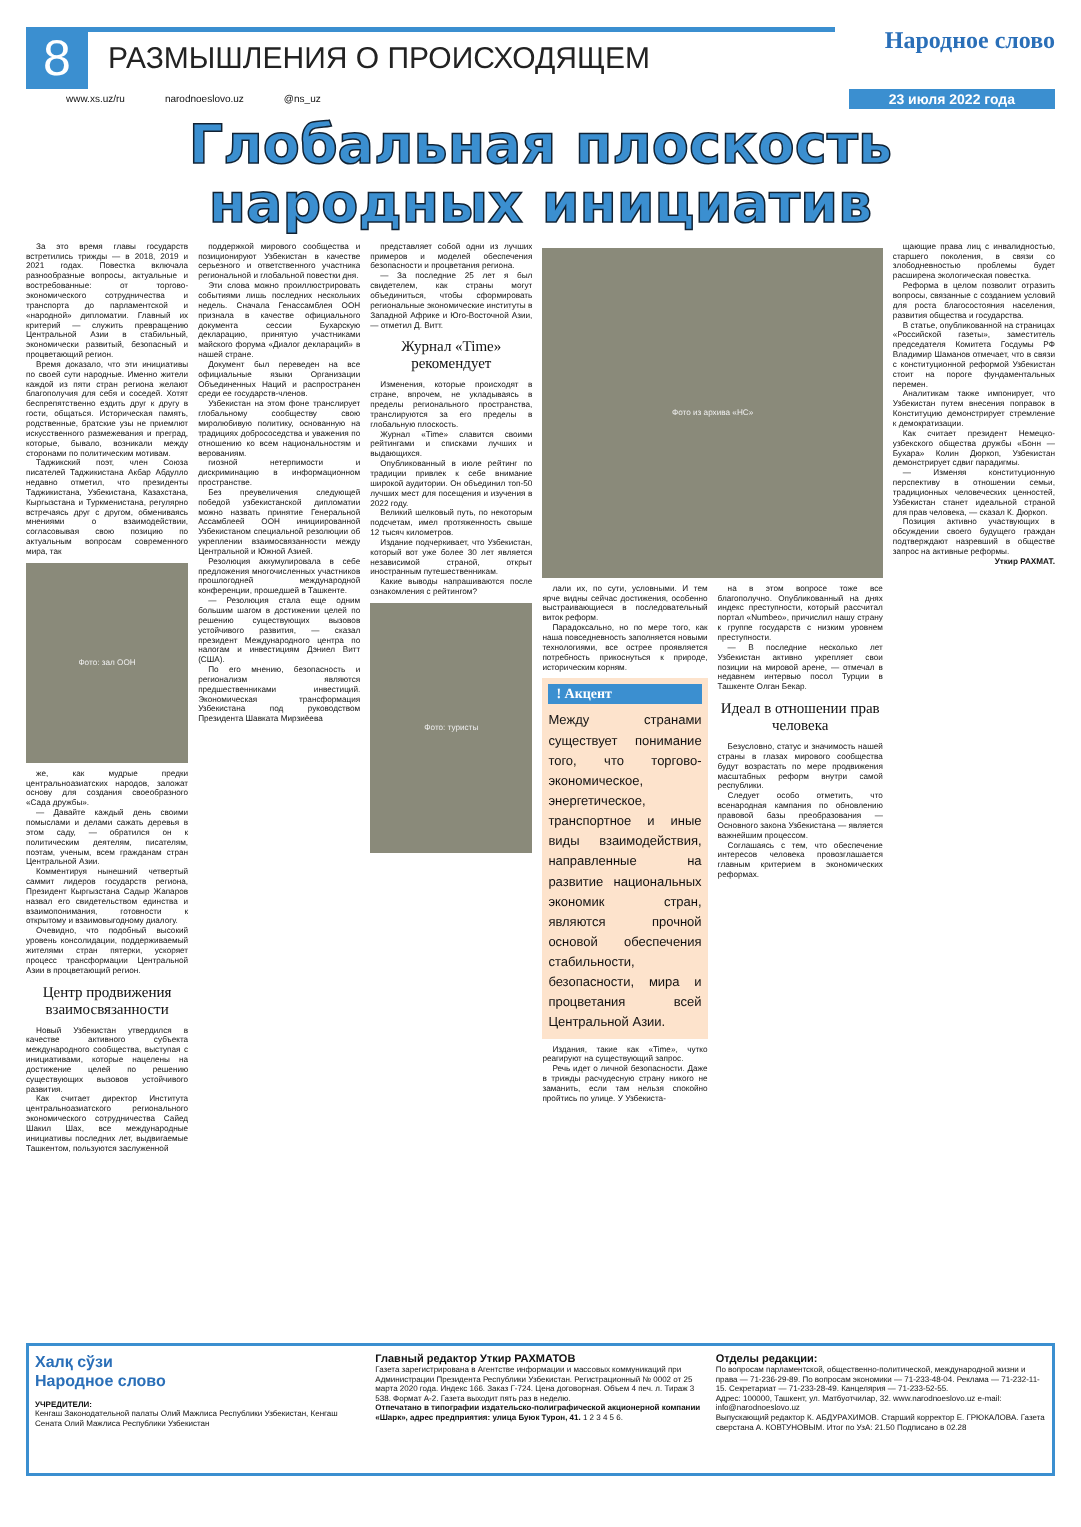8
РАЗМЫШЛЕНИЯ О ПРОИСХОДЯЩЕМ
Народное слово
www.xs.uz/ru narodnoeslovo.uz @ns_uz
23 июля 2022 года
Глобальная плоскость народных инициатив
За это время главы государств встретились трижды — в 2018, 2019 и 2021 годах. Повестка включала разнообразные вопросы, актуальные и востребованные: от торгово-экономического сотрудничества и транспорта до парламентской и «народной» дипломатии. Главный их критерий — служить превращению Центральной Азии в стабильный, экономически развитый, безопасный и процветающий регион.
Время доказало, что эти инициативы по своей сути народные. Именно жители каждой из пяти стран региона желают благополучия для себя и соседей. Хотят беспрепятственно ездить друг к другу в гости, общаться. Историческая память, родственные, братские узы не приемлют искусственного размежевания и преград, которые, бывало, возникали между сторонами по политическим мотивам.
Таджикский поэт, член Союза писателей Таджикистана Акбар Абдулло недавно отметил, что президенты Таджикистана, Узбекистана, Казахстана, Кыргызстана и Туркменистана, регулярно встречаясь друг с другом, обмениваясь мнениями о взаимодействии, согласовывая свою позицию по актуальным вопросам современного мира, так
Фото: зал ООН
же, как мудрые предки центральноазиатских народов, заложат основу для создания своеобразного «Сада дружбы».
— Давайте каждый день своими помыслами и делами сажать деревья в этом саду, — обратился он к политическим деятелям, писателям, поэтам, ученым, всем гражданам стран Центральной Азии.
Комментируя нынешний четвертый саммит лидеров государств региона, Президент Кыргызстана Садыр Жапаров назвал его свидетельством единства и взаимопонимания, готовности к открытому и взаимовыгодному диалогу.
Очевидно, что подобный высокий уровень консолидации, поддерживаемый жителями стран пятерки, ускоряет процесс трансформации Центральной Азии в процветающий регион.
Центр продвижения взаимосвязанности
Новый Узбекистан утвердился в качестве активного субъекта международного сообщества, выступая с инициативами, которые нацелены на достижение целей по решению существующих вызовов устойчивого развития.
Как считает директор Института центральноазиатского регионального экономического сотрудничества Сайед Шакил Шах, все международные инициативы последних лет, выдвигаемые Ташкентом, пользуются заслуженной
поддержкой мирового сообщества и позиционируют Узбекистан в качестве серьезного и ответственного участника региональной и глобальной повестки дня.
Эти слова можно проиллюстрировать событиями лишь последних нескольких недель. Сначала Генассамблея ООН признала в качестве официального документа сессии Бухарскую декларацию, принятую участниками майского форума «Диалог деклараций» в нашей стране.
Документ был переведен на все официальные языки Организации Объединенных Наций и распространен среди ее государств-членов.
Узбекистан на этом фоне транслирует глобальному сообществу свою миролюбивую политику, основанную на традициях добрососедства и уважения по отношению ко всем национальностям и верованиям.
гиозной нетерпимости и дискриминацию в информационном пространстве.
Без преувеличения следующей победой узбекистанской дипломатии можно назвать принятие Генеральной Ассамблеей ООН инициированной Узбекистаном специальной резолюции об укреплении взаимосвязанности между Центральной и Южной Азией.
Резолюция аккумулировала в себе предложения многочисленных участников прошлогодней международной конференции, прошедшей в Ташкенте.
— Резолюция стала еще одним большим шагом в достижении целей по решению существующих вызовов устойчивого развития, — сказал президент Международного центра по налогам и инвестициям Дэниел Витт (США).
По его мнению, безопасность и регионализм являются предшественниками инвестиций. Экономическая трансформация Узбекистана под руководством Президента Шавката Мирзиёева
представляет собой одни из лучших примеров и моделей обеспечения безопасности и процветания региона.
— За последние 25 лет я был свидетелем, как страны могут объединиться, чтобы сформировать региональные экономические институты в Западной Африке и Юго-Восточной Азии, — отметил Д. Витт.
Журнал «Time» рекомендует
Изменения, которые происходят в стране, впрочем, не укладываясь в пределы регионального пространства, транслируются за его пределы в глобальную плоскость.
Журнал «Time» славится своими рейтингами и списками лучших и выдающихся.
Опубликованный в июле рейтинг по традиции привлек к себе внимание широкой аудитории. Он объединил топ-50 лучших мест для посещения и изучения в 2022 году.
Великий шелковый путь, по некоторым подсчетам, имел протяженность свыше 12 тысяч километров.
Издание подчеркивает, что Узбекистан, который вот уже более 30 лет является независимой страной, открыт иностранным путешественникам.
Какие выводы напрашиваются после ознакомления с рейтингом?
Фото: туристы
Фото из архива «НС»
лали их, по сути, условными. И тем ярче видны сейчас достижения, особенно выстраивающиеся в последовательный виток реформ.
Парадоксально, но по мере того, как наша повседневность заполняется новыми технологиями, все острее проявляется потребность прикоснуться к природе, историческим корням.
! Акцент
Между странами существует понимание того, что торгово-экономическое, энергетическое, транспортное и иные виды взаимодействия, направленные на развитие национальных экономик стран, являются прочной основой обеспечения стабильности, безопасности, мира и процветания всей Центральной Азии.
Издания, такие как «Time», чутко реагируют на существующий запрос.
Речь идет о личной безопасности. Даже в трижды расчудесную страну никого не заманить, если там нельзя спокойно пройтись по улице. У Узбекиста-
на в этом вопросе тоже все благополучно. Опубликованный на днях индекс преступности, который рассчитал портал «Numbeo», причислил нашу страну к группе государств с низким уровнем преступности.
— В последние несколько лет Узбекистан активно укрепляет свои позиции на мировой арене, — отмечал в недавнем интервью посол Турции в Ташкенте Олган Бекар.
Идеал в отношении прав человека
Безусловно, статус и значимость нашей страны в глазах мирового сообщества будут возрастать по мере продвижения масштабных реформ внутри самой республики.
Следует особо отметить, что всенародная кампания по обновлению правовой базы преобразования — Основного закона Узбекистана — является важнейшим процессом.
Соглашаясь с тем, что обеспечение интересов человека провозглашается главным критерием в экономических реформах.
щающие права лиц с инвалидностью, старшего поколения, в связи со злободневностью проблемы будет расширена экологическая повестка.
Реформа в целом позволит отразить вопросы, связанные с созданием условий для роста благосостояния населения, развития общества и государства.
В статье, опубликованной на страницах «Российской газеты», заместитель председателя Комитета Госдумы РФ Владимир Шаманов отмечает, что в связи с конституционной реформой Узбекистан стоит на пороге фундаментальных перемен.
Аналитикам также импонирует, что Узбекистан путем внесения поправок в Конституцию демонстрирует стремление к демократизации.
Как считает президент Немецко-узбекского общества дружбы «Бонн — Бухара» Колин Дюркоп, Узбекистан демонстрирует сдвиг парадигмы.
— Изменяя конституционную перспективу в отношении семьи, традиционных человеческих ценностей, Узбекистан станет идеальной страной для прав человека, — сказал К. Дюркоп.
Позиция активно участвующих в обсуждении своего будущего граждан подтверждают назревший в обществе запрос на активные реформы.
Уткир РАХМАТ.
Халқ сўзи
Народное слово
УЧРЕДИТЕЛИ:
Кенгаш Законодательной палаты Олий Мажлиса Республики Узбекистан, Кенгаш Сената Олий Мажлиса Республики Узбекистан
Главный редактор Уткир РАХМАТОВ
Газета зарегистрирована в Агентстве информации и массовых коммуникаций при Администрации Президента Республики Узбекистан. Регистрационный № 0002 от 25 марта 2020 года. Индекс 166. Заказ Г-724. Цена договорная. Объем 4 печ. л. Тираж 3 538. Формат А-2. Газета выходит пять раз в неделю.
Отпечатано в типографии издательско-полиграфической акционерной компании «Шарк», адрес предприятия: улица Буюк Турон, 41. 1 2 3 4 5 6.
Отделы редакции:
По вопросам парламентской, общественно-политической, международной жизни и права — 71-236-29-89. По вопросам экономики — 71-233-48-04. Реклама — 71-232-11-15. Секретариат — 71-233-28-49. Канцелярия — 71-233-52-55.
Адрес: 100000, Ташкент, ул. Матбуотчилар, 32. www.narodnoeslovo.uz e-mail: info@narodnoeslovo.uz
Выпускающий редактор К. АБДУРАХИМОВ. Старший корректор Е. ГРЮКАЛОВА. Газета сверстана А. КОВТУНОВЫМ. Итог по УзА: 21.50 Подписано в 02.28